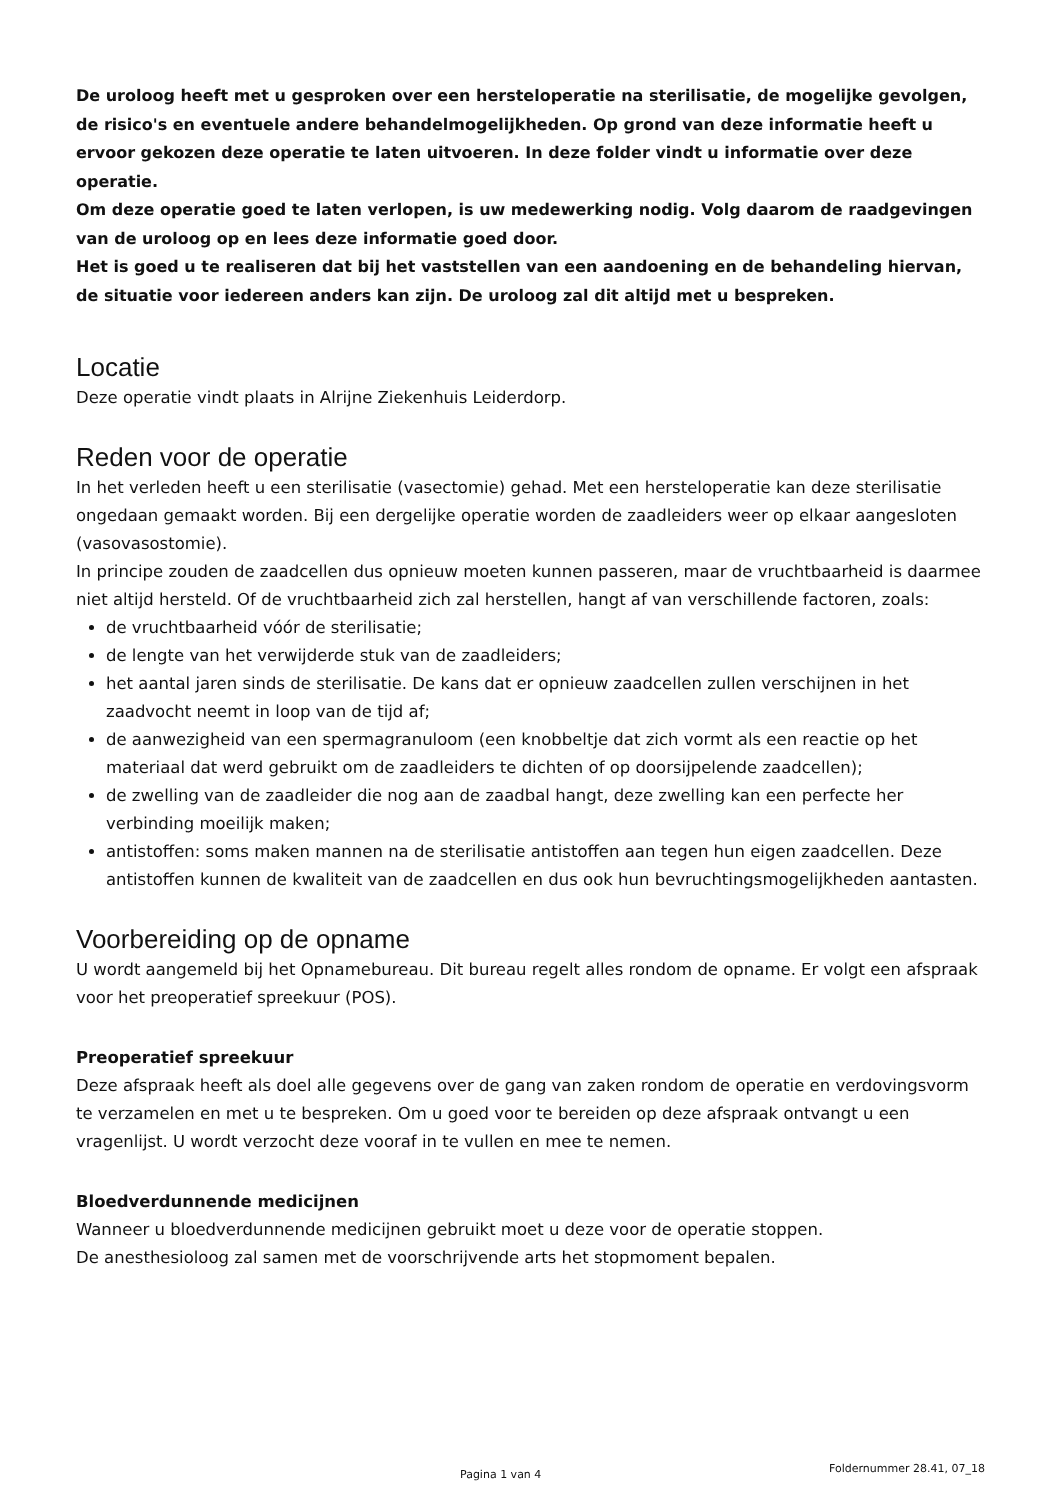De uroloog heeft met u gesproken over een hersteloperatie na sterilisatie, de mogelijke gevolgen, de risico's en eventuele andere behandelmogelijkheden. Op grond van deze informatie heeft u ervoor gekozen deze operatie te laten uitvoeren. In deze folder vindt u informatie over deze operatie.
Om deze operatie goed te laten verlopen, is uw medewerking nodig. Volg daarom de raadgevingen van de uroloog op en lees deze informatie goed door.
Het is goed u te realiseren dat bij het vaststellen van een aandoening en de behandeling hiervan, de situatie voor iedereen anders kan zijn. De uroloog zal dit altijd met u bespreken.
Locatie
Deze operatie vindt plaats in Alrijne Ziekenhuis Leiderdorp.
Reden voor de operatie
In het verleden heeft u een sterilisatie (vasectomie) gehad. Met een hersteloperatie kan deze sterilisatie ongedaan gemaakt worden. Bij een dergelijke operatie worden de zaadleiders weer op elkaar aangesloten (vasovasostomie).
In principe zouden de zaadcellen dus opnieuw moeten kunnen passeren, maar de vruchtbaarheid is daarmee niet altijd hersteld. Of de vruchtbaarheid zich zal herstellen, hangt af van verschillende factoren, zoals:
de vruchtbaarheid vóór de sterilisatie;
de lengte van het verwijderde stuk van de zaadleiders;
het aantal jaren sinds de sterilisatie. De kans dat er opnieuw zaadcellen zullen verschijnen in het zaadvocht neemt in loop van de tijd af;
de aanwezigheid van een spermagranuloom (een knobbeltje dat zich vormt als een reactie op het materiaal dat werd gebruikt om de zaadleiders te dichten of op doorsijpelende zaadcellen);
de zwelling van de zaadleider die nog aan de zaadbal hangt, deze zwelling kan een perfecte her verbinding moeilijk maken;
antistoffen: soms maken mannen na de sterilisatie antistoffen aan tegen hun eigen zaadcellen. Deze antistoffen kunnen de kwaliteit van de zaadcellen en dus ook hun bevruchtingsmogelijkheden aantasten.
Voorbereiding op de opname
U wordt aangemeld bij het Opnamebureau. Dit bureau regelt alles rondom de opname. Er volgt een afspraak voor het preoperatief spreekuur (POS).
Preoperatief spreekuur
Deze afspraak heeft als doel alle gegevens over de gang van zaken rondom de operatie en verdovingsvorm te verzamelen en met u te bespreken. Om u goed voor te bereiden op deze afspraak ontvangt u een vragenlijst. U wordt verzocht deze vooraf in te vullen en mee te nemen.
Bloedverdunnende medicijnen
Wanneer u bloedverdunnende medicijnen gebruikt moet u deze voor de operatie stoppen.
De anesthesioloog zal samen met de voorschrijvende arts het stopmoment bepalen.
Pagina 1 van 4 Foldernummer 28.41, 07_18